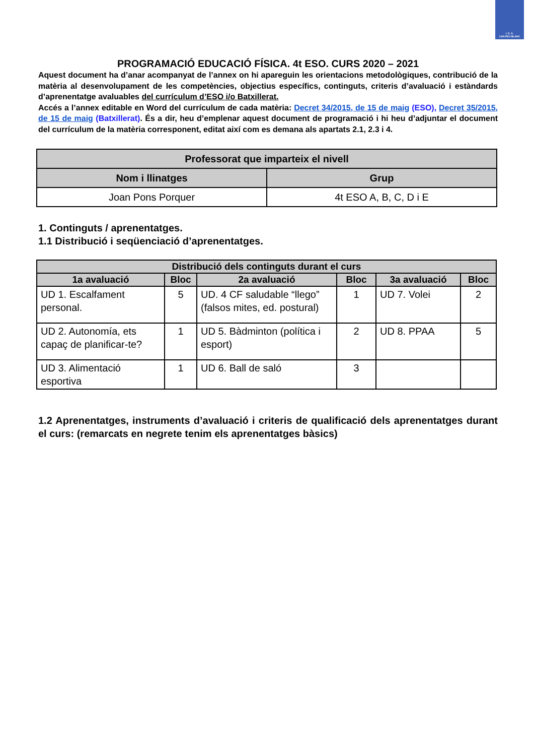I. E. S.
CAN PEU BLANC
PROGRAMACIÓ EDUCACIÓ FÍSICA. 4t ESO. CURS 2020 – 2021
Aquest document ha d’anar acompanyat de l’annex on hi apareguin les orientacions metodològiques, contribució de la matèria al desenvolupament de les competències, objectius específics, continguts, criteris d’avaluació i estàndards d’aprenentatge avaluables del currículum d’ESO i/o Batxillerat.
Accés a l’annex editable en Word del currículum de cada matèria: Decret 34/2015, de 15 de maig (ESO), Decret 35/2015, de 15 de maig (Batxillerat). És a dir, heu d’emplenar aquest document de programació i hi heu d’adjuntar el document del currículum de la matèria corresponent, editat així com es demana als apartats 2.1, 2.3 i 4.
| Professorat que imparteix el nivell | |
| --- | --- |
| Nom i llinatges | Grup |
| Joan Pons Porquer | 4t ESO A, B, C, D i E |
1. Continguts / aprenentatges.
1.1 Distribució i seqüenciació d’aprenentatges.
| Distribució dels continguts durant el curs | | | | | |
| --- | --- | --- | --- | --- | --- |
| 1a avaluació | Bloc | 2a avaluació | Bloc | 3a avaluació | Bloc |
| UD 1. Escalfament personal. | 5 | UD. 4 CF saludable “llego” (falsos mites, ed. postural) | 1 | UD 7. Volei | 2 |
| UD 2. Autonomía, ets capaç de planificar-te? | 1 | UD 5. Bàdminton (política i esport) | 2 | UD 8. PPAA | 5 |
| UD 3. Alimentació esportiva | 1 | UD 6. Ball de saló | 3 | | |
1.2 Aprenentatges, instruments d’avaluació i criteris de qualificació dels aprenentatges durant el curs: (remarcats en negrete tenim els aprenentatges bàsics)